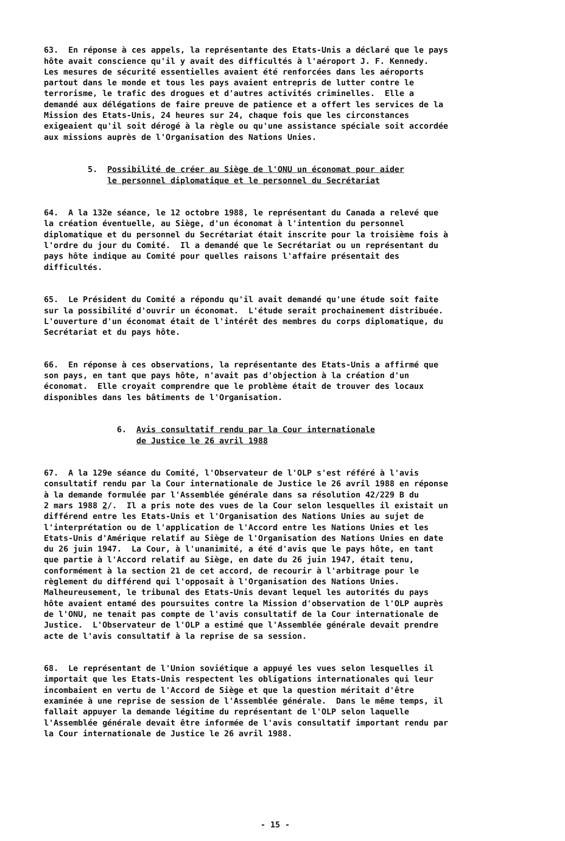63. En réponse à ces appels, la représentante des Etats-Unis a déclaré que le pays hôte avait conscience qu'il y avait des difficultés à l'aéroport J. F. Kennedy. Les mesures de sécurité essentielles avaient été renforcées dans les aéroports partout dans le monde et tous les pays avaient entrepris de lutter contre le terrorisme, le trafic des drogues et d'autres activités criminelles. Elle a demandé aux délégations de faire preuve de patience et a offert les services de la Mission des Etats-Unis, 24 heures sur 24, chaque fois que les circonstances exigeaient qu'il soit dérogé à la règle ou qu'une assistance spéciale soit accordée aux missions auprès de l'Organisation des Nations Unies.
5. Possibilité de créer au Siège de l'ONU un économat pour aider le personnel diplomatique et le personnel du Secrétariat
64. A la 132e séance, le 12 octobre 1988, le représentant du Canada a relevé que la création éventuelle, au Siège, d'un économat à l'intention du personnel diplomatique et du personnel du Secrétariat était inscrite pour la troisième fois à l'ordre du jour du Comité. Il a demandé que le Secrétariat ou un représentant du pays hôte indique au Comité pour quelles raisons l'affaire présentait des difficultés.
65. Le Président du Comité a répondu qu'il avait demandé qu'une étude soit faite sur la possibilité d'ouvrir un économat. L'étude serait prochainement distribuée. L'ouverture d'un économat était de l'intérêt des membres du corps diplomatique, du Secrétariat et du pays hôte.
66. En réponse à ces observations, la représentante des Etats-Unis a affirmé que son pays, en tant que pays hôte, n'avait pas d'objection à la création d'un économat. Elle croyait comprendre que le problème était de trouver des locaux disponibles dans les bâtiments de l'Organisation.
6. Avis consultatif rendu par la Cour internationale de Justice le 26 avril 1988
67. A la 129e séance du Comité, l'Observateur de l'OLP s'est référé à l'avis consultatif rendu par la Cour internationale de Justice le 26 avril 1988 en réponse à la demande formulée par l'Assemblée générale dans sa résolution 42/229 B du 2 mars 1988 2/. Il a pris note des vues de la Cour selon lesquelles il existait un différend entre les Etats-Unis et l'Organisation des Nations Unies au sujet de l'interprétation ou de l'application de l'Accord entre les Nations Unies et les Etats-Unis d'Amérique relatif au Siège de l'Organisation des Nations Unies en date du 26 juin 1947. La Cour, à l'unanimité, a été d'avis que le pays hôte, en tant que partie à l'Accord relatif au Siège, en date du 26 juin 1947, était tenu, conformément à la section 21 de cet accord, de recourir à l'arbitrage pour le règlement du différend qui l'opposait à l'Organisation des Nations Unies. Malheureusement, le tribunal des Etats-Unis devant lequel les autorités du pays hôte avaient entamé des poursuites contre la Mission d'observation de l'OLP auprès de l'ONU, ne tenait pas compte de l'avis consultatif de la Cour internationale de Justice. L'Observateur de l'OLP a estimé que l'Assemblée générale devait prendre acte de l'avis consultatif à la reprise de sa session.
68. Le représentant de l'Union soviétique a appuyé les vues selon lesquelles il importait que les Etats-Unis respectent les obligations internationales qui leur incombaient en vertu de l'Accord de Siège et que la question méritait d'être examinée à une reprise de session de l'Assemblée générale. Dans le même temps, il fallait appuyer la demande légitime du représentant de l'OLP selon laquelle l'Assemblée générale devait être informée de l'avis consultatif important rendu par la Cour internationale de Justice le 26 avril 1988.
- 15 -